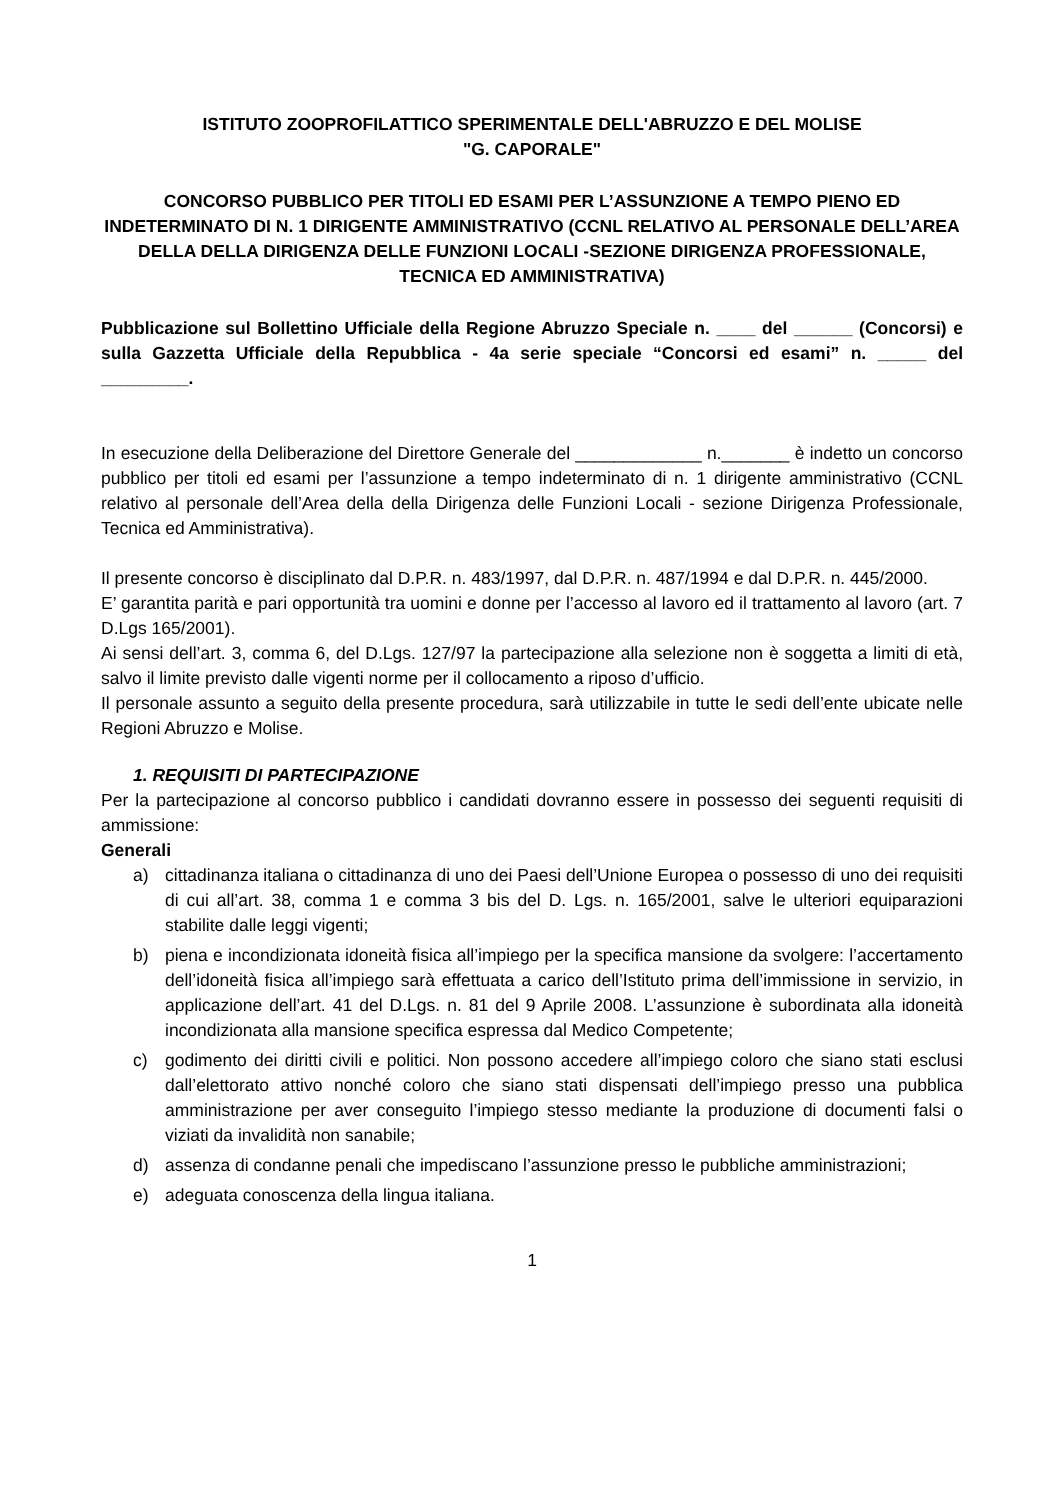ISTITUTO ZOOPROFILATTICO SPERIMENTALE DELL'ABRUZZO E DEL MOLISE
"G. CAPORALE"
CONCORSO PUBBLICO PER TITOLI ED ESAMI PER L’ASSUNZIONE A TEMPO PIENO ED INDETERMINATO DI N. 1 DIRIGENTE AMMINISTRATIVO (CCNL RELATIVO AL PERSONALE DELL’AREA DELLA DELLA DIRIGENZA DELLE FUNZIONI LOCALI -SEZIONE DIRIGENZA PROFESSIONALE, TECNICA ED AMMINISTRATIVA)
Pubblicazione sul Bollettino Ufficiale della Regione Abruzzo Speciale n. ____ del ______ (Concorsi) e sulla Gazzetta Ufficiale della Repubblica - 4a serie speciale “Concorsi ed esami” n. _____ del _________.
In esecuzione della Deliberazione del Direttore Generale del _____________ n._______ è indetto un concorso pubblico per titoli ed esami per l’assunzione a tempo indeterminato di n. 1 dirigente amministrativo (CCNL relativo al personale dell’Area della della Dirigenza delle Funzioni Locali - sezione Dirigenza Professionale, Tecnica ed Amministrativa).
Il presente concorso è disciplinato dal D.P.R. n. 483/1997, dal D.P.R. n. 487/1994 e dal D.P.R. n. 445/2000.
E’ garantita parità e pari opportunità tra uomini e donne per l’accesso al lavoro ed il trattamento al lavoro (art. 7 D.Lgs 165/2001).
Ai sensi dell’art. 3, comma 6, del D.Lgs. 127/97 la partecipazione alla selezione non è soggetta a limiti di età, salvo il limite previsto dalle vigenti norme per il collocamento a riposo d’ufficio.
Il personale assunto a seguito della presente procedura, sarà utilizzabile in tutte le sedi dell’ente ubicate nelle Regioni Abruzzo e Molise.
1. REQUISITI DI PARTECIPAZIONE
Per la partecipazione al concorso pubblico i candidati dovranno essere in possesso dei seguenti requisiti di ammissione:
Generali
a) cittadinanza italiana o cittadinanza di uno dei Paesi dell’Unione Europea o possesso di uno dei requisiti di cui all’art. 38, comma 1 e comma 3 bis del D. Lgs. n. 165/2001, salve le ulteriori equiparazioni stabilite dalle leggi vigenti;
b) piena e incondizionata idoneità fisica all’impiego per la specifica mansione da svolgere: l’accertamento dell’idoneità fisica all’impiego sarà effettuata a carico dell’Istituto prima dell’immissione in servizio, in applicazione dell’art. 41 del D.Lgs. n. 81 del 9 Aprile 2008. L’assunzione è subordinata alla idoneità incondizionata alla mansione specifica espressa dal Medico Competente;
c) godimento dei diritti civili e politici. Non possono accedere all’impiego coloro che siano stati esclusi dall’elettorato attivo nonché coloro che siano stati dispensati dell’impiego presso una pubblica amministrazione per aver conseguito l’impiego stesso mediante la produzione di documenti falsi o viziati da invalidità non sanabile;
d) assenza di condanne penali che impediscano l’assunzione presso le pubbliche amministrazioni;
e) adeguata conoscenza della lingua italiana.
1